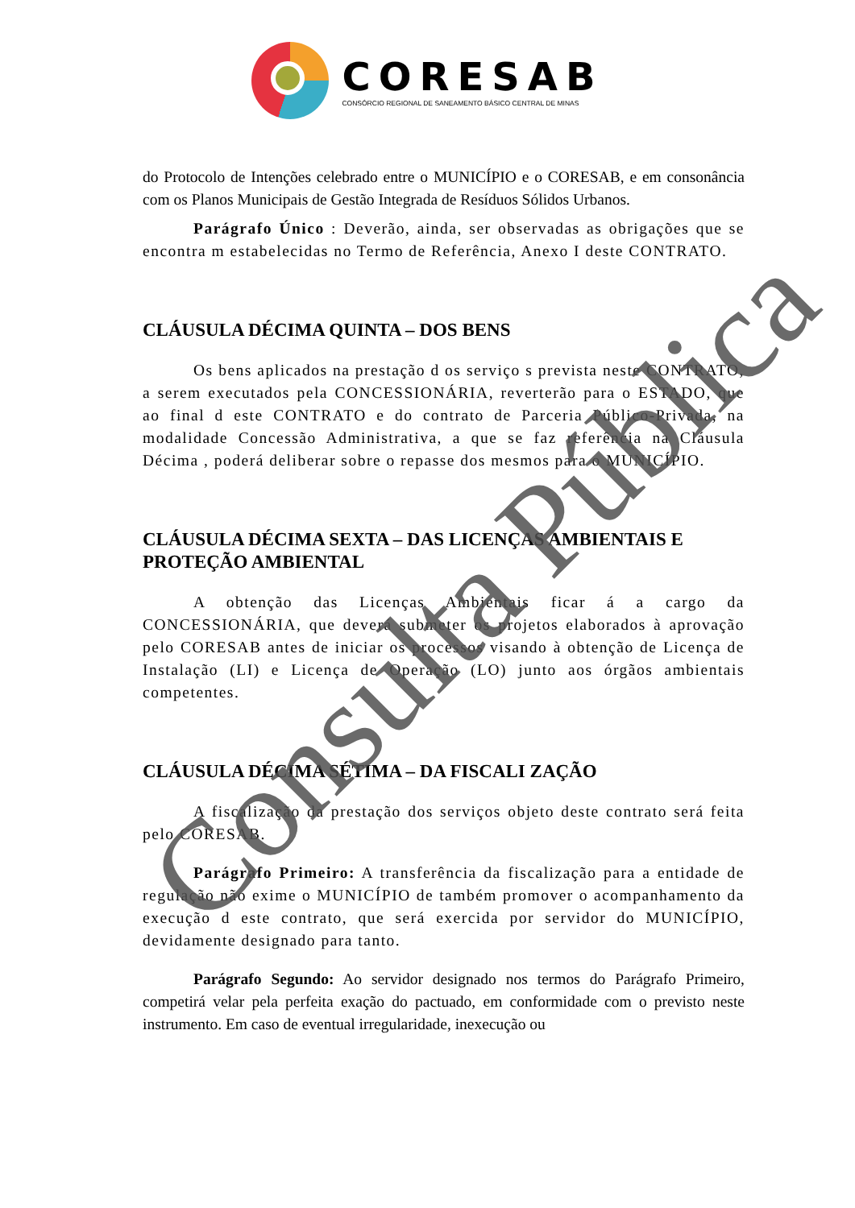CORESAB
CONSÓRCIO REGIONAL DE SANEAMENTO BÁSICO CENTRAL DE MINAS
do Protocolo de Intenções celebrado entre o MUNICÍPIO e o CORESAB, e em consonância com os Planos Municipais de Gestão Integrada de Resíduos Sólidos Urbanos.
Parágrafo Único : Deverão, ainda, ser observadas as obrigações que se encontra m estabelecidas no Termo de Referência, Anexo I deste CONTRATO.
CLÁUSULA DÉCIMA QUINTA – DOS BENS
Os bens aplicados na prestação d os serviço s prevista neste CONTRATO, a serem executados pela CONCESSIONÁRIA, reverterão para o ESTADO, que ao final d este CONTRATO e do contrato de Parceria Público-Privada, na modalidade Concessão Administrativa, a que se faz referência na Cláusula Décima , poderá deliberar sobre o repasse dos mesmos para o MUNICÍPIO.
CLÁUSULA DÉCIMA SEXTA – DAS LICENÇAS AMBIENTAIS E PROTEÇÃO AMBIENTAL
A obtenção das Licenças Ambientais ficar á a cargo da CONCESSIONÁRIA, que deverá submeter os projetos elaborados à aprovação pelo CORESAB antes de iniciar os processos visando à obtenção de Licença de Instalação (LI) e Licença de Operação (LO) junto aos órgãos ambientais competentes.
CLÁUSULA DÉCIMA SÉTIMA – DA FISCALI ZAÇÃO
A fiscalização da prestação dos serviços objeto deste contrato será feita pelo CORESAB.
Parágrafo Primeiro: A transferência da fiscalização para a entidade de regulação não exime o MUNICÍPIO de também promover o acompanhamento da execução d este contrato, que será exercida por servidor do MUNICÍPIO, devidamente designado para tanto.
Parágrafo Segundo: Ao servidor designado nos termos do Parágrafo Primeiro, competirá velar pela perfeita exação do pactuado, em conformidade com o previsto neste instrumento. Em caso de eventual irregularidade, inexecução ou
Consulta Pública